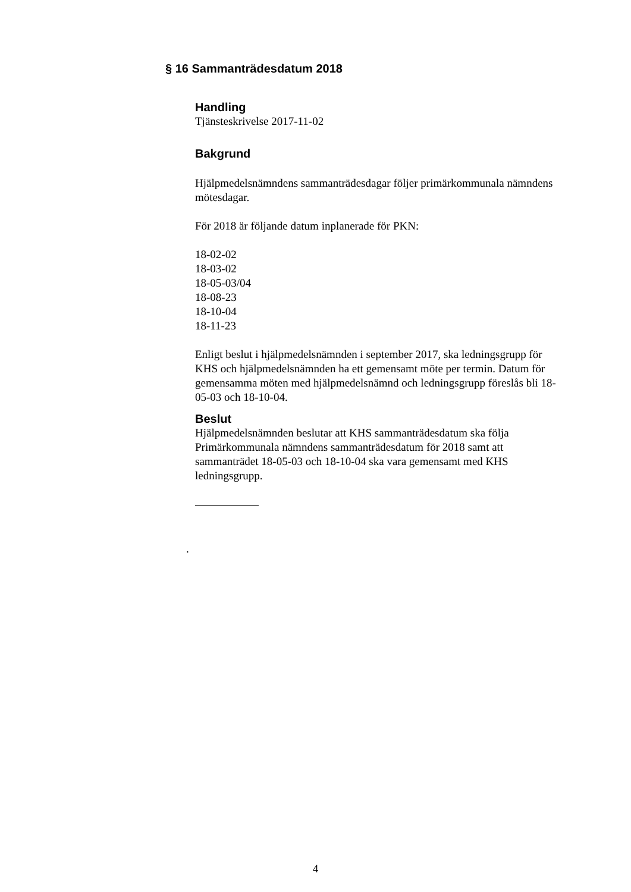§ 16 Sammanträdesdatum 2018
Handling
Tjänsteskrivelse 2017-11-02
Bakgrund
Hjälpmedelsnämndens sammanträdesdagar följer primärkommunala nämndens mötesdagar.
För 2018 är följande datum inplanerade för PKN:
18-02-02
18-03-02
18-05-03/04
18-08-23
18-10-04
18-11-23
Enligt beslut i hjälpmedelsnämnden i september 2017, ska ledningsgrupp för KHS och hjälpmedelsnämnden ha ett gemensamt möte per termin. Datum för gemensamma möten med hjälpmedelsnämnd och ledningsgrupp föreslås bli 18-05-03 och 18-10-04.
Beslut
Hjälpmedelsnämnden beslutar att KHS sammanträdesdatum ska följa Primärkommunala nämndens sammanträdesdatum för 2018 samt att sammanträdet 18-05-03 och 18-10-04 ska vara gemensamt med KHS ledningsgrupp.
.
4